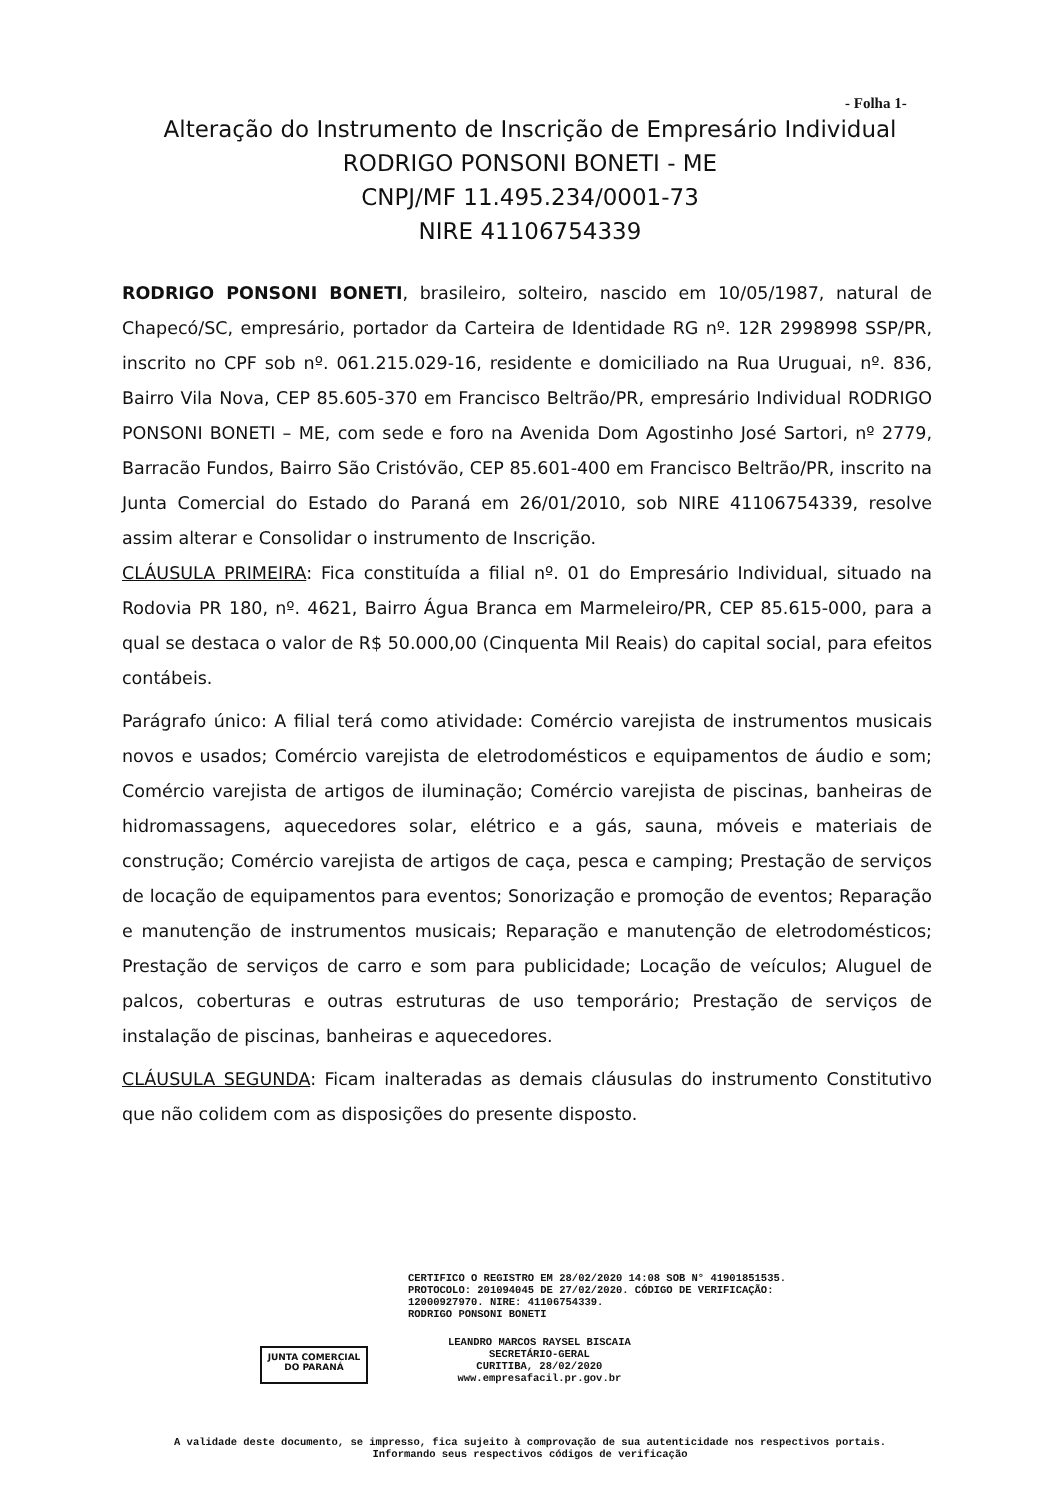- Folha 1-
Alteração do Instrumento de Inscrição de Empresário Individual
RODRIGO PONSONI BONETI - ME
CNPJ/MF 11.495.234/0001-73
NIRE 41106754339
RODRIGO PONSONI BONETI, brasileiro, solteiro, nascido em 10/05/1987, natural de Chapecó/SC, empresário, portador da Carteira de Identidade RG nº. 12R 2998998 SSP/PR, inscrito no CPF sob nº. 061.215.029-16, residente e domiciliado na Rua Uruguai, nº. 836, Bairro Vila Nova, CEP 85.605-370 em Francisco Beltrão/PR, empresário Individual RODRIGO PONSONI BONETI – ME, com sede e foro na Avenida Dom Agostinho José Sartori, nº 2779, Barracão Fundos, Bairro São Cristóvão, CEP 85.601-400 em Francisco Beltrão/PR, inscrito na Junta Comercial do Estado do Paraná em 26/01/2010, sob NIRE 41106754339, resolve assim alterar e Consolidar o instrumento de Inscrição.
CLÁUSULA PRIMEIRA: Fica constituída a filial nº. 01 do Empresário Individual, situado na Rodovia PR 180, nº. 4621, Bairro Água Branca em Marmeleiro/PR, CEP 85.615-000, para a qual se destaca o valor de R$ 50.000,00 (Cinquenta Mil Reais) do capital social, para efeitos contábeis.
Parágrafo único: A filial terá como atividade: Comércio varejista de instrumentos musicais novos e usados; Comércio varejista de eletrodomésticos e equipamentos de áudio e som; Comércio varejista de artigos de iluminação; Comércio varejista de piscinas, banheiras de hidromassagens, aquecedores solar, elétrico e a gás, sauna, móveis e materiais de construção; Comércio varejista de artigos de caça, pesca e camping; Prestação de serviços de locação de equipamentos para eventos; Sonorização e promoção de eventos; Reparação e manutenção de instrumentos musicais; Reparação e manutenção de eletrodomésticos; Prestação de serviços de carro e som para publicidade; Locação de veículos; Aluguel de palcos, coberturas e outras estruturas de uso temporário; Prestação de serviços de instalação de piscinas, banheiras e aquecedores.
CLÁUSULA SEGUNDA: Ficam inalteradas as demais cláusulas do instrumento Constitutivo que não colidem com as disposições do presente disposto.
CERTIFICO O REGISTRO EM 28/02/2020 14:08 SOB N° 41901851535.
PROTOCOLO: 201094045 DE 27/02/2020. CÓDIGO DE VERIFICAÇÃO:
12000927970. NIRE: 41106754339.
RODRIGO PONSONI BONETI
JUNTA COMERCIAL
DO PARANÁ
LEANDRO MARCOS RAYSEL BISCAIA
SECRETÁRIO-GERAL
CURITIBA, 28/02/2020
www.empresafacil.pr.gov.br
A validade deste documento, se impresso, fica sujeito à comprovação de sua autenticidade nos respectivos portais.
Informando seus respectivos códigos de verificação